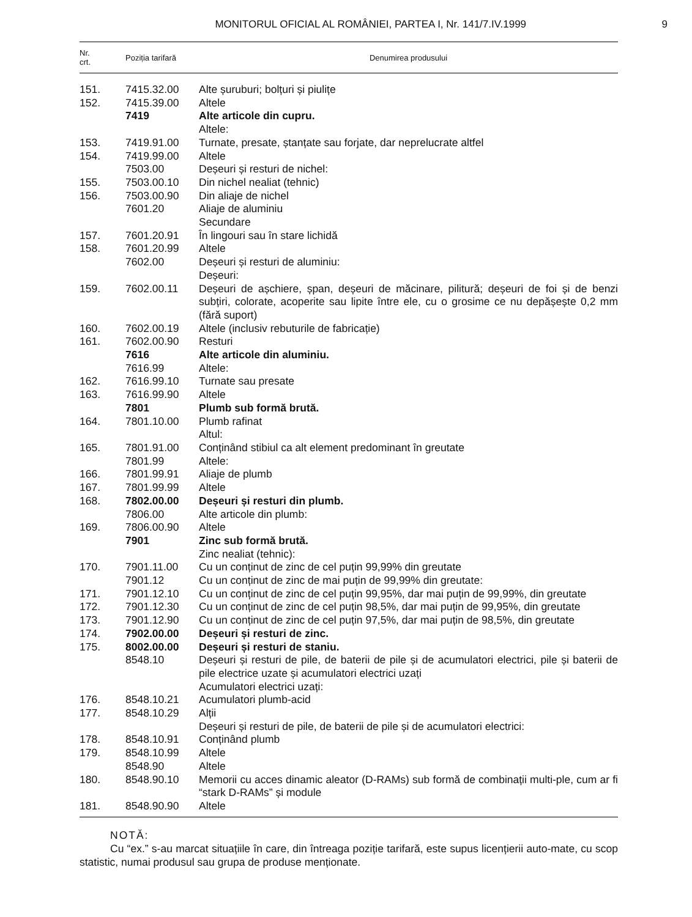MONITORUL OFICIAL AL ROMÂNIEI, PARTEA I, Nr. 141/7.IV.1999
9
| Nr. crt. | Poziția tarifară | Denumirea produsului |
| --- | --- | --- |
| 151. | 7415.32.00 | Alte șuruburi; bolțuri și piulițe |
| 152. | 7415.39.00 | Altele |
| | 7419 | Alte articole din cupru. |
| | | Altele: |
| 153. | 7419.91.00 | Turnate, presate, ștanțate sau forjate, dar neprelucrate altfel |
| 154. | 7419.99.00 | Altele |
| | 7503.00 | Deșeuri și resturi de nichel: |
| 155. | 7503.00.10 | Din nichel nealiat (tehnic) |
| 156. | 7503.00.90 | Din aliaje de nichel |
| | 7601.20 | Aliaje de aluminiu |
| | | Secundare |
| 157. | 7601.20.91 | În lingouri sau în stare lichidă |
| 158. | 7601.20.99 | Altele |
| | 7602.00 | Deșeuri și resturi de aluminiu: |
| | | Deșeuri: |
| 159. | 7602.00.11 | Deșeuri de așchiere, șpan, deșeuri de măcinare, pilitură; deșeuri de foi și de benzi subțiri, colorate, acoperite sau lipite între ele, cu o grosime ce nu depășește 0,2 mm (fără suport) |
| 160. | 7602.00.19 | Altele (inclusiv rebuturile de fabricație) |
| 161. | 7602.00.90 | Resturi |
| | 7616 | Alte articole din aluminiu. |
| | 7616.99 | Altele: |
| 162. | 7616.99.10 | Turnate sau presate |
| 163. | 7616.99.90 | Altele |
| | 7801 | Plumb sub formă brută. |
| 164. | 7801.10.00 | Plumb rafinat |
| | | Altul: |
| 165. | 7801.91.00 | Conținând stibiul ca alt element predominant în greutate |
| | 7801.99 | Altele: |
| 166. | 7801.99.91 | Aliaje de plumb |
| 167. | 7801.99.99 | Altele |
| 168. | 7802.00.00 | Deșeuri și resturi din plumb. |
| | 7806.00 | Alte articole din plumb: |
| 169. | 7806.00.90 | Altele |
| | 7901 | Zinc sub formă brută. |
| | | Zinc nealiat (tehnic): |
| 170. | 7901.11.00 | Cu un conținut de zinc de cel puțin 99,99% din greutate |
| | 7901.12 | Cu un conținut de zinc de mai puțin de 99,99% din greutate: |
| 171. | 7901.12.10 | Cu un conținut de zinc de cel puțin 99,95%, dar mai puțin de 99,99%, din greutate |
| 172. | 7901.12.30 | Cu un conținut de zinc de cel puțin 98,5%, dar mai puțin de 99,95%, din greutate |
| 173. | 7901.12.90 | Cu un conținut de zinc de cel puțin 97,5%, dar mai puțin de 98,5%, din greutate |
| 174. | 7902.00.00 | Deșeuri și resturi de zinc. |
| 175. | 8002.00.00 | Deșeuri și resturi de staniu. |
| | 8548.10 | Deșeuri și resturi de pile, de baterii de pile și de acumulatori electrici, pile și baterii de pile electrice uzate și acumulatori electrici uzați |
| | | Acumulatori electrici uzați: |
| 176. | 8548.10.21 | Acumulatori plumb-acid |
| 177. | 8548.10.29 | Alții |
| | | Deșeuri și resturi de pile, de baterii de pile și de acumulatori electrici: |
| 178. | 8548.10.91 | Conținând plumb |
| 179. | 8548.10.99 | Altele |
| | 8548.90 | Altele |
| 180. | 8548.90.10 | Memorii cu acces dinamic aleator (D-RAMs) sub formă de combinații multi-ple, cum ar fi “stark D-RAMs” și module |
| 181. | 8548.90.90 | Altele |
NOTĂ:
Cu “ex.” s-au marcat situațiile în care, din întreaga poziție tarifară, este supus licențierii auto-mate, cu scop statistic, numai produsul sau grupa de produse menționate.